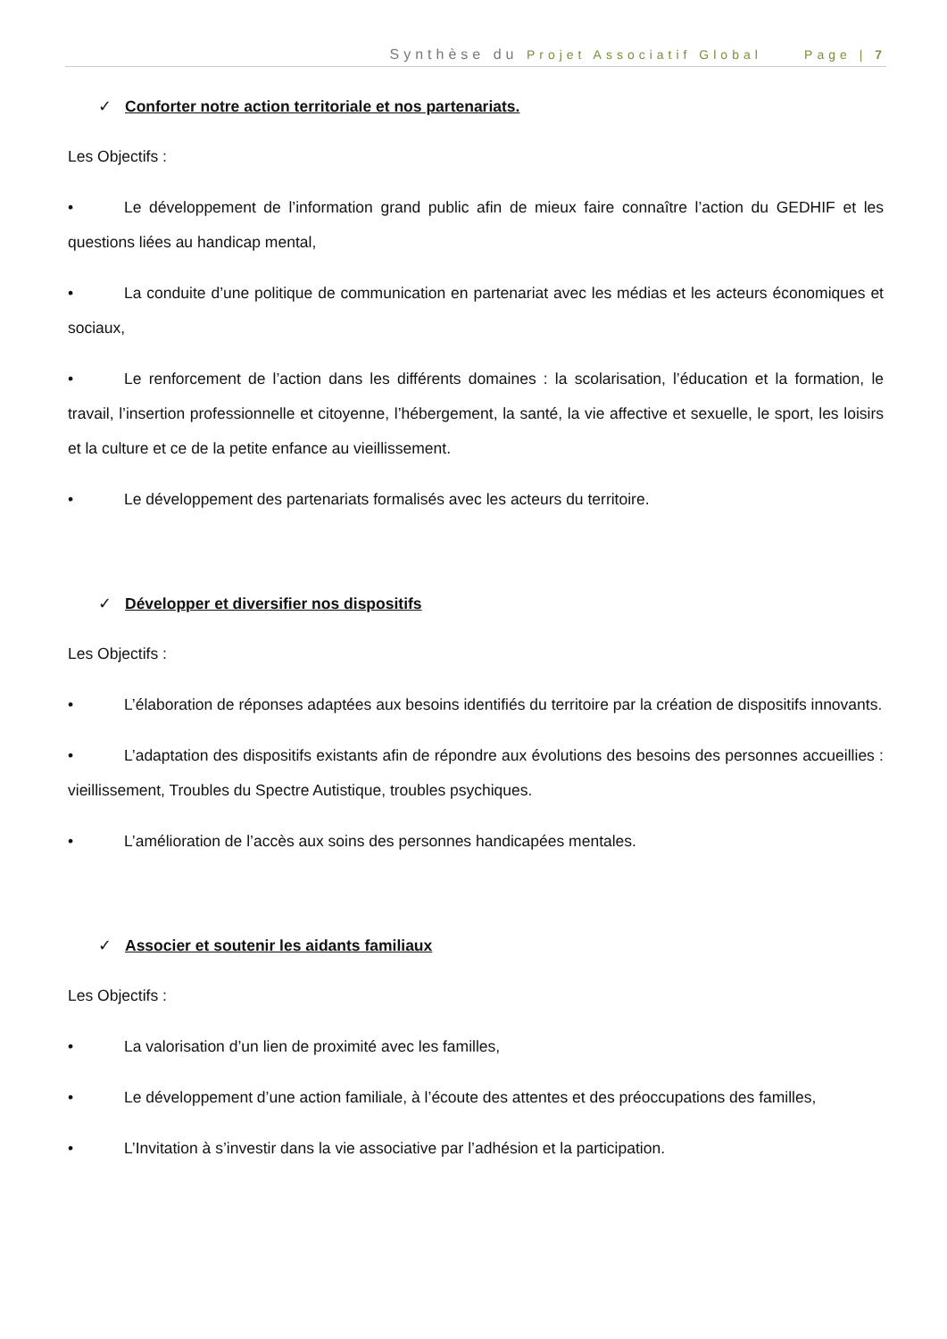Synthèse du Projet Associatif Global Page | 7
✓ Conforter notre action territoriale et nos partenariats.
Les Objectifs :
• Le développement de l’information grand public afin de mieux faire connaître l’action du GEDHIF et les questions liées au handicap mental,
• La conduite d’une politique de communication en partenariat avec les médias et les acteurs économiques et sociaux,
• Le renforcement de l’action dans les différents domaines : la scolarisation, l’éducation et la formation, le travail, l’insertion professionnelle et citoyenne, l’hébergement, la santé, la vie affective et sexuelle, le sport, les loisirs et la culture et ce de la petite enfance au vieillissement.
• Le développement des partenariats formalisés avec les acteurs du territoire.
✓ Développer et diversifier nos dispositifs
Les Objectifs :
• L’élaboration de réponses adaptées aux besoins identifiés du territoire par la création de dispositifs innovants.
• L’adaptation des dispositifs existants afin de répondre aux évolutions des besoins des personnes accueillies : vieillissement, Troubles du Spectre Autistique, troubles psychiques.
• L’amélioration de l’accès aux soins des personnes handicapées mentales.
✓ Associer et soutenir les aidants familiaux
Les Objectifs :
• La valorisation d’un lien de proximité avec les familles,
• Le développement d’une action familiale, à l’écoute des attentes et des préoccupations des familles,
• L’Invitation à s’investir dans la vie associative par l’adhésion et la participation.